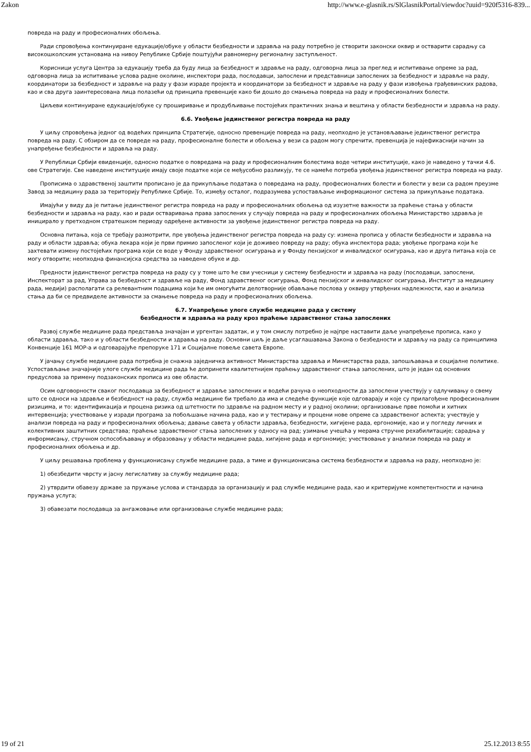Zakon http://www.e-glasnik.rs/SlGlasnikPortal/viewdoc?uuid=920f5316-839...
повреда на раду и професионалних обољења.
Ради спровођења континуиране едукације/обуке у области безбедности и здравља на раду потребно је створити законски оквир и остварити сарадњу са високошколским установама на нивоу Републике Србије поштујући равномерну регионалну заступљеност.
Корисници услуга Центра за едукацију треба да буду лица за безбедност и здравље на раду, одговорна лица за преглед и испитивање опреме за рад, одговорна лица за испитивање услова радне околине, инспектори рада, послодавци, запослени и представници запослених за безбедност и здравље на раду, координатори за безбедност и здравље на раду у фази израде пројекта и координатори за безбедност и здравље на раду у фази извођења грађевинских радова, као и сва друга заинтересована лица полазећи од принципа превенције како би дошло до смањења повреда на раду и професионалних болести.
Циљеви континуиране едукације/обуке су проширивање и продубљивање постојећих практичних знања и вештина у области безбедности и здравља на раду.
6.6. Увођење јединственог регистра повреда на раду
У циљу спровођења једног од водећих принципа Стратегије, односно превенције повреда на раду, неопходно је установљавање јединственог регистра повреда на раду. С обзиром да се повреде на раду, професионалне болести и обољења у вези са радом могу спречити, превенција је најефикаснији начин за унапређење безбедности и здравља на раду.
У Републици Србији евиденције, односно податке о повредама на раду и професионалним болестима воде четири институције, како је наведено у тачки 4.6. ове Стратегије. Све наведене институције имају своје податке који се међусобно разликују, те се намеће потреба увођења јединственог регистра повреда на раду.
Прописима о здравственој заштити прописано је да прикупљање података о повредама на раду, професионалних болести и болести у вези са радом преузме Завод за медицину рада за територију Републике Србије. То, између осталог, подразумева успостављање информационог система за прикупљање података.
Имајући у виду да је питање јединственог регистра повреда на раду и професионалних обољења од изузетне важности за праћење стања у области безбедности и здравља на раду, као и ради остваривања права запослених у случају повреда на раду и професионалних обољења Министарство здравља је иницирало у претходном стратешком периоду одређене активности за увођење јединственог регистра повреда на раду.
Основна питања, која се требају размотрити, пре увођења јединственог регистра повреда на раду су: измена прописа у области безбедности и здравља на раду и области здравља; обука лекара који је први примио запосленог који је доживео повреду на раду; обука инспектора рада; увођење програма који ће захтевати измену постојећих програма који се воде у Фонду здравственог осигурања и у Фонду пензијског и инвалидског осигурања, као и друга питања која се могу отворити; неопходна финансијска средства за наведене обуке и др.
Предности јединственог регистра повреда на раду су у томе што ће сви учесници у систему безбедности и здравља на раду (послодавци, запослени, Инспекторат за рад, Управа за безбедност и здравље на раду, Фонд здравственог осигурања, Фонд пензијског и инвалидског осигурања, Институт за медицину рада, медији) располагати са релевантним подацима који ће им омогућити делотворније обављање послова у оквиру утврђених надлежности, као и анализа стања да би се предвиделе активности за смањење повреда на раду и професионалних обољења.
6.7. Унапређење улоге службе медицине рада у систему
безбедности и здравља на раду кроз праћење здравственог стања запослених
Развој службе медицине рада представља значајан и ургентан задатак, и у том смислу потребно је најпре наставити даље унапређење прописа, како у области здравља, тако и у области безбедности и здравља на раду. Основни циљ је даље усаглашавања Закона о безбедности и здрављу на раду са принципима Конвенције 161 МОР-а и одговарајуће препоруке 171 и Социјалне повеље савета Европе.
У јачању службе медицине рада потребна је снажна заједничка активност Министарства здравља и Министарства рада, запошљавања и социјалне политике. Успостављање значајније улоге службе медицине рада ће допринети квалитетнијем праћењу здравственог стања запослених, што је један од основних предуслова за примену подзаконских прописа из ове области.
Осим одговорности сваког послодавца за безбедност и здравље запослених и водећи рачуна о неопходности да запослени учествују у одлучивању о свему што се односи на здравље и безбедност на раду, служба медицине би требало да има и следеће функције које одговарају и које су прилагођене професионалним ризицима, и то: идентификација и процена ризика од штетности по здравље на радном месту и у радној околини; организовање прве помоћи и хитних интервенција; учествовање у изради програма за побољшање начина рада, као и у тестирању и процени нове опреме са здравственог аспекта; учествује у анализи повреда на раду и професионалних обољења; давање савета у области здравља, безбедности, хигијене рада, ергономије, као и у погледу личних и колективних заштитних средстава; праћење здравственог стања запослених у односу на рад; узимање учешћа у мерама стручне рехабилитације; сарадња у информисању, стручном оспособљавању и образовању у области медицине рада, хигијене рада и ергономије; учествовање у анализи повреда на раду и професионалних обољења и др.
У циљу решавања проблема у функционисању службе медицине рада, а тиме и функционисања система безбедности и здравља на раду, неопходно је:
1) обезбедити чврсту и јасну легислативу за службу медицине рада;
2) утврдити обавезу државе за пружање услова и стандарда за организацију и рад службе медицине рада, као и критеријуме компетентности и начина пружања услуга;
3) обавезати послодавца за ангажовање или организовање службе медицине рада;
19 of 21 25.12.2013 8:55